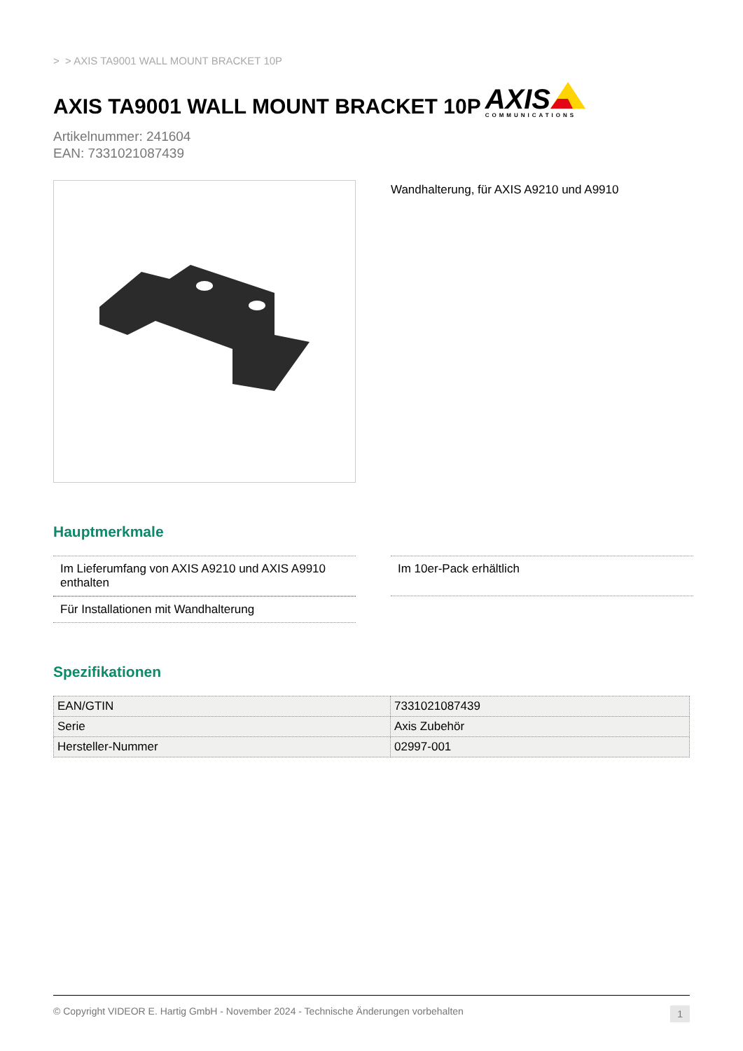> > AXIS TA9001 WALL MOUNT BRACKET 10P
AXIS TA9001 WALL MOUNT BRACKET 10P AXIS
COMMUNICATIONS
Artikelnummer: 241604
EAN: 7331021087439
Wandhalterung, für AXIS A9210 und A9910
Hauptmerkmale
Im Lieferumfang von AXIS A9210 und AXIS A9910 enthalten
Im 10er-Pack erhältlich
Für Installationen mit Wandhalterung
Spezifikationen
| EAN/GTIN | 7331021087439 |
| Serie | Axis Zubehör |
| Hersteller-Nummer | 02997-001 |
© Copyright VIDEOR E. Hartig GmbH - November 2024 - Technische Änderungen vorbehalten 1